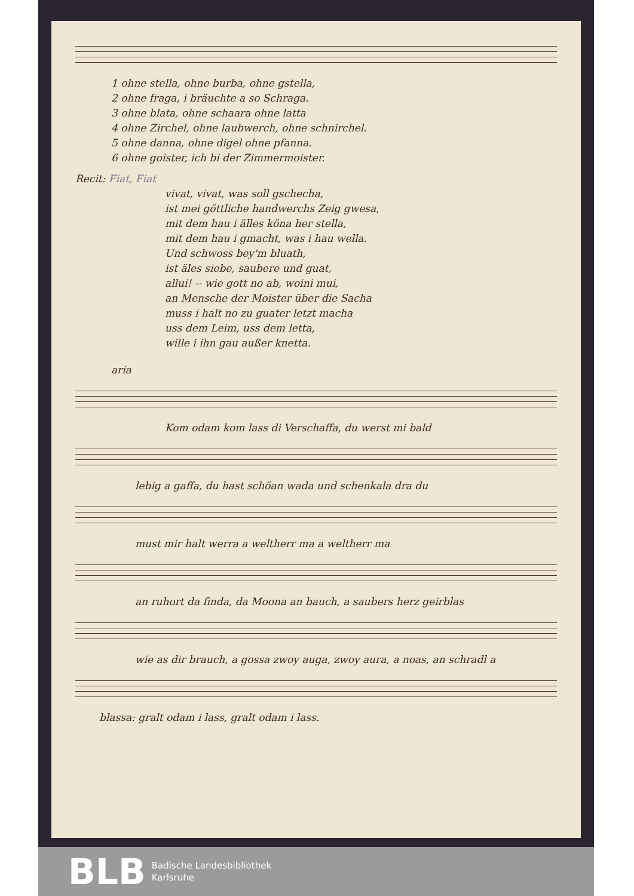1 ohne stella, ohne burba, ohne gstella,
2 ohne fraga, i bräuchte a so Schraga.
3 ohne blata, ohne schaara ohne latta
4 ohne Zirchel, ohne laubwerch, ohne schnirchel.
5 ohne danna, ohne digel ohne pfanna.
6 ohne goister, ich bi der Zimmermoister.
Recit: Fiat, Fiat
vivat, vivat, was soll gschecha,
ist mei göttliche handwerchs Zeig gwesa,
mit dem hau i älles köna her stella,
mit dem hau i gmacht, was i hau wella.
Und schwoss bey'm bluath,
ist äles siebe, saubere und guat,
allui! -- wie gott no ab, woini mui,
an Mensche der Moister über die Sacha
muss i halt no zu guater letzt macha
uss dem Leim, uss dem letta,
wille i ihn gau außer knetta.
aria
Kom odam kom lass di Verschaffa, du werst mi bald
lebig a gaffa, du hast schöan wada und schenkala dra du
must mir halt werra a weltherr ma a weltherr ma
an ruhort da finda, da Moona an bauch, a saubers herz geirblas
wie as dir brauch, a gossa zwoy auga, zwoy aura, a noas, an schradl a
blassa: gralt odam i lass, gralt odam i lass.
BLB
Badische Landesbibliothek
Karlsruhe